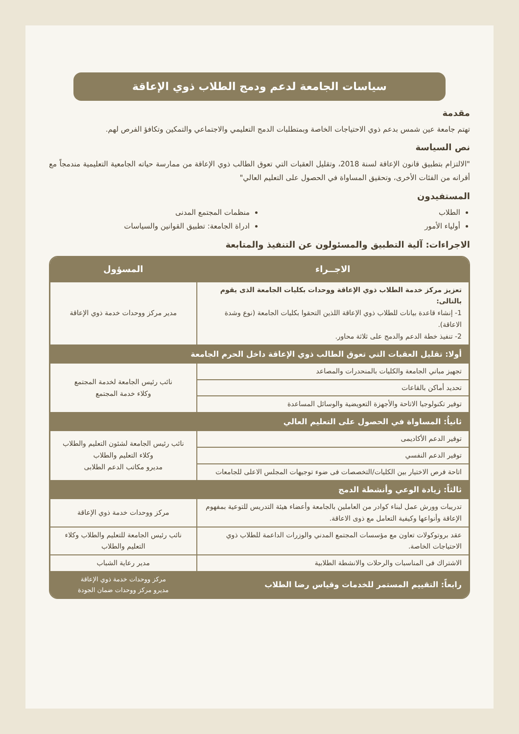سياسات الجامعة لدعم ودمج الطلاب ذوي الإعاقة
مقدمة
تهتم جامعة عين شمس بدعم ذوي الاحتياجات الخاصة وبمتطلبات الدمج التعليمي والاجتماعي والتمكين وتكافؤ الفرص لهم.
نص السياسة
"الالتزام بتطبيق قانون الإعاقة لسنة 2018، وتقليل العقبات التي تعوق الطالب ذوي الإعاقة من ممارسة حياته الجامعية التعليمية مندمجاً مع أقرانه من الفئات الأخرى، وتحقيق المساواة في الحصول على التعليم العالي"
المستفيدون
الطلاب
أولياء الأمور
منظمات المجتمع المدنى
ادراة الجامعة: تطبيق القوانين والسياسات
الاجراءات: آلية التطبيق والمسئولون عن التنفيذ والمتابعة
| الاجــراء | المسؤول |
| --- | --- |
| تعزيز مركز خدمة الطلاب ذوي الإعاقة ووحدات بكليات الجامعة الذى يقوم بالتالى: 1- إنشاء قاعدة بيانات للطلاب ذوي الإعاقة اللذين التحقوا بكليات الجامعة (نوع وشدة الاعاقة). 2- تنفيذ خطة الدعم والدمج على ثلاثة محاور. | مدير مركز ووحدات خدمة ذوي الإعاقة |
| أولا: تقليل العقبات التي تعوق الطالب ذوي الإعاقة داخل الحرم الجامعة | |
| تجهيز مباني الجامعة والكليات بالمنحدرات والمصاعد | نائب رئيس الجامعة لخدمة المجتمع وكلاء خدمة المجتمع |
| تحديد أماكن بالقاعات | |
| توفير تكنولوجيا الاتاحة والأجهزة التعويضية والوسائل المساعدة | |
| ثانياُ: المساواة في الحصول على التعليم العالي | |
| توفير الدعم الأكاديمى | نائب رئيس الجامعة لشئون التعليم والطلاب وكلاء التعليم والطلاب مديرو مكاتب الدعم الطلابى |
| توفير الدعم النفسي | |
| اتاحة فرص الاختيار بين الكليات/التخصصات فى ضوء توجيهات المجلس الاعلى للجامعات | |
| ثالثاً: زيادة الوعي وأنشطة الدمج | |
| تدريبات وورش عمل لبناء كوادر من العاملين بالجامعة وأعضاء هيئة التدريس للتوعية بمفهوم الإعاقة وأنواعها وكيفية التعامل مع ذوى الاعاقة. | مركز ووحدات خدمة ذوي الإعاقة |
| عقد بروتوكولات تعاون مع مؤسسات المجتمع المدني والوزرات الداعمة للطلاب ذوي الاحتياجات الخاصة. | نائب رئيس الجامعة للتعليم والطلاب وكلاء التعليم والطلاب |
| الاشتراك فى المناسبات والرحلات والانشطة الطلابية | مدير رعاية الشباب |
| رابعاً: التقييم المستمر للخدمات وقياس رضا الطلاب | مركز ووحدات خدمة ذوي الإعاقة مديرو مركز ووحدات ضمان الجودة |